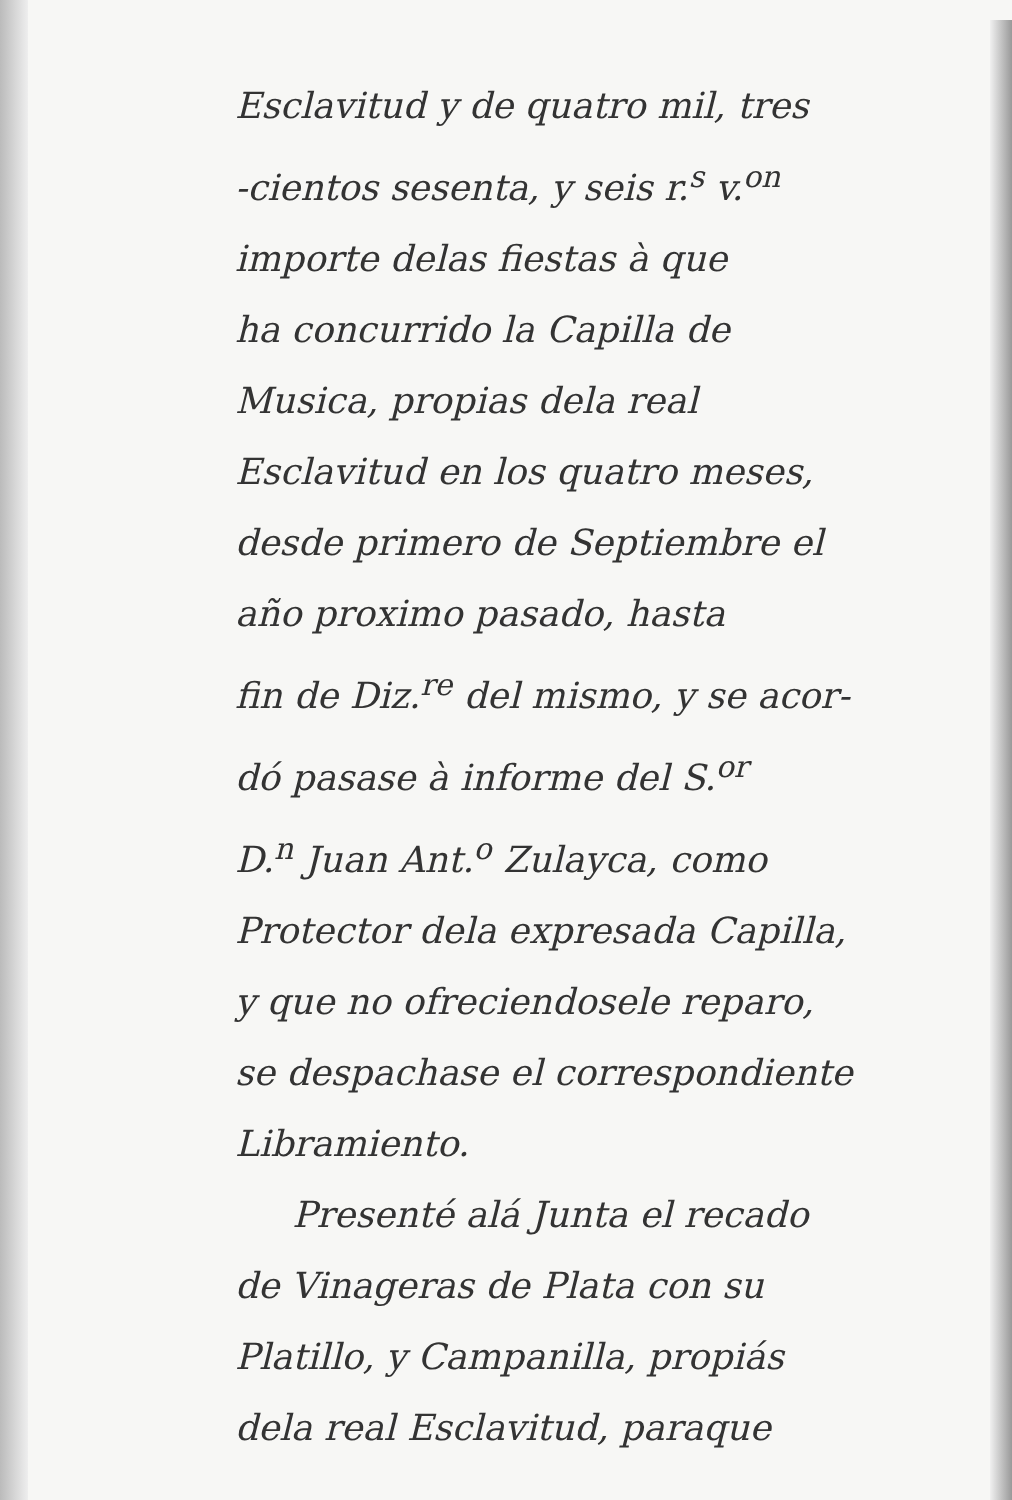Esclavitud y de quatro mil, tres
-cientos sesenta, y seis r.<sup>s</sup> v.<sup>on</sup>
importe delas fiestas à que
ha concurrido la Capilla de
Musica, propias dela real
Esclavitud en los quatro meses,
desde primero de Septiembre el
año proximo pasado, hasta
fin de Diz.<sup>re</sup> del mismo, y se acor-
dó pasase à informe del S.<sup>or</sup>
D.<sup>n</sup> Juan Ant.<sup>o</sup> Zulayca, como
Protector dela expresada Capilla,
y que no ofreciendosele reparo,
se despachase el correspondiente
Libramiento.
Presenté alá Junta el recado
de Vinageras de Plata con su
Platillo, y Campanilla, propiás
dela real Esclavitud, paraque